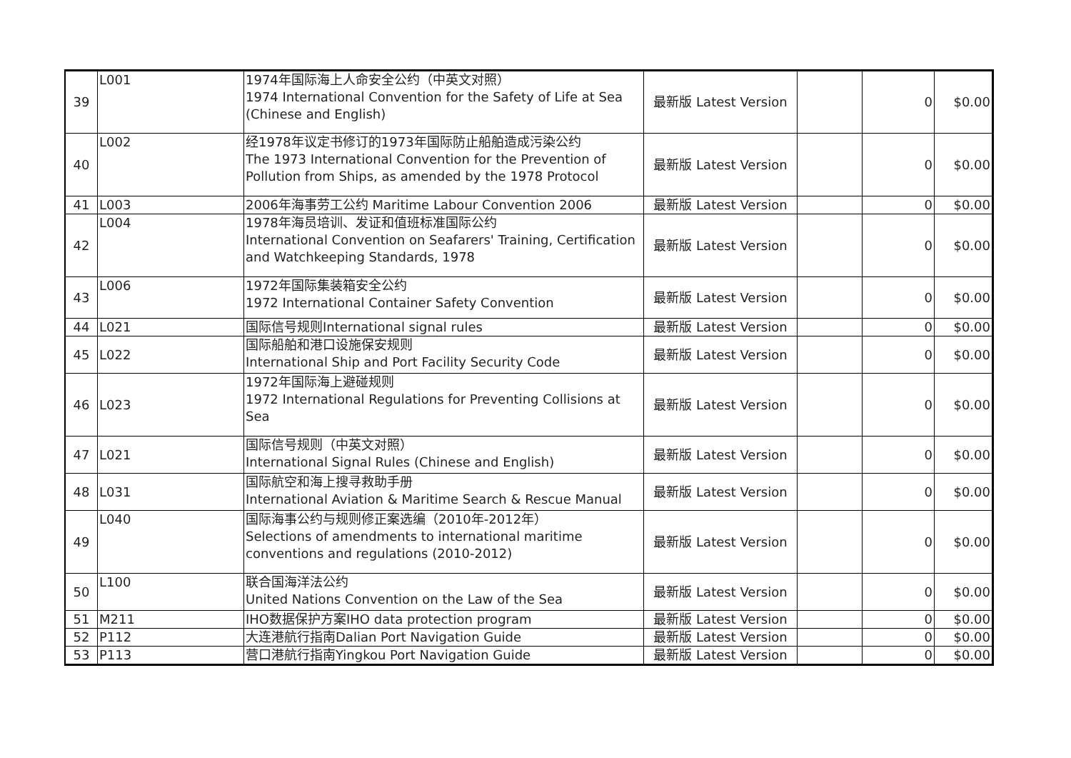| 39 | L001 | 1974年国际海上人命安全公约（中英文对照） 1974 International Convention for the Safety of Life at Sea (Chinese and English) | 最新版 Latest Version | | 0 | $0.00 |
| 40 | L002 | 经1978年议定书修订的1973年国际防止船舶造成污染公约 The 1973 International Convention for the Prevention of Pollution from Ships, as amended by the 1978 Protocol | 最新版 Latest Version | | 0 | $0.00 |
| 41 | L003 | 2006年海事劳工公约 Maritime Labour Convention 2006 | 最新版 Latest Version | | 0 | $0.00 |
| 42 | L004 | 1978年海员培训、发证和值班标准国际公约 International Convention on Seafarers' Training, Certification and Watchkeeping Standards, 1978 | 最新版 Latest Version | | 0 | $0.00 |
| 43 | L006 | 1972年国际集装箱安全公约 1972 International Container Safety Convention | 最新版 Latest Version | | 0 | $0.00 |
| 44 | L021 | 国际信号规则International signal rules | 最新版 Latest Version | | 0 | $0.00 |
| 45 | L022 | 国际船舶和港口设施保安规则 International Ship and Port Facility Security Code | 最新版 Latest Version | | 0 | $0.00 |
| 46 | L023 | 1972年国际海上避碰规则 1972 International Regulations for Preventing Collisions at Sea | 最新版 Latest Version | | 0 | $0.00 |
| 47 | L021 | 国际信号规则（中英文对照） International Signal Rules (Chinese and English) | 最新版 Latest Version | | 0 | $0.00 |
| 48 | L031 | 国际航空和海上搜寻救助手册 International Aviation & Maritime Search & Rescue Manual | 最新版 Latest Version | | 0 | $0.00 |
| 49 | L040 | 国际海事公约与规则修正案选编（2010年-2012年） Selections of amendments to international maritime conventions and regulations (2010-2012) | 最新版 Latest Version | | 0 | $0.00 |
| 50 | L100 | 联合国海洋法公约 United Nations Convention on the Law of the Sea | 最新版 Latest Version | | 0 | $0.00 |
| 51 | M211 | IHO数据保护方案IHO data protection program | 最新版 Latest Version | | 0 | $0.00 |
| 52 | P112 | 大连港航行指南Dalian Port Navigation Guide | 最新版 Latest Version | | 0 | $0.00 |
| 53 | P113 | 营口港航行指南Yingkou Port Navigation Guide | 最新版 Latest Version | | 0 | $0.00 |